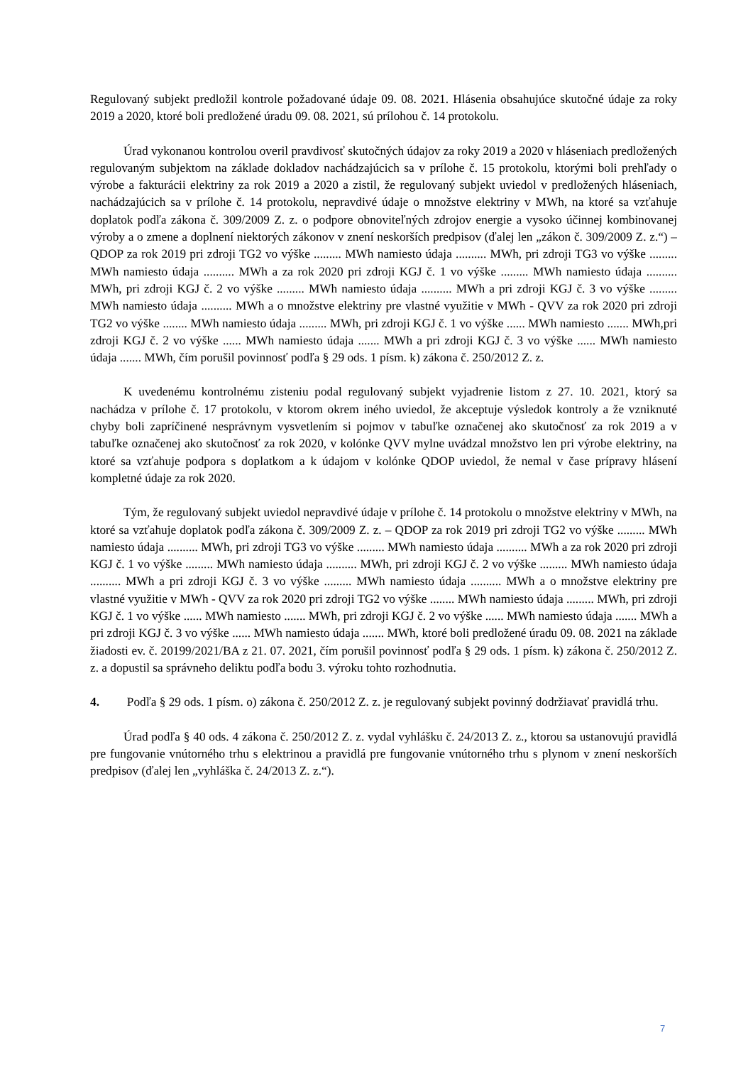Regulovaný subjekt predložil kontrole požadované údaje 09. 08. 2021. Hlásenia obsahujúce skutočné údaje za roky 2019 a 2020, ktoré boli predložené úradu 09. 08. 2021, sú prílohou č. 14 protokolu.
Úrad vykonanou kontrolou overil pravdivosť skutočných údajov za roky 2019 a 2020 v hláseniach predložených regulovaným subjektom na základe dokladov nachádzajúcich sa v prílohe č. 15 protokolu, ktorými boli prehľady o výrobe a fakturácii elektriny za rok 2019 a 2020 a zistil, že regulovaný subjekt uviedol v predložených hláseniach, nachádzajúcich sa v prílohe č. 14 protokolu, nepravdivé údaje o množstve elektriny v MWh, na ktoré sa vzťahuje doplatok podľa zákona č. 309/2009 Z. z. o podpore obnoviteľných zdrojov energie a vysoko účinnej kombinovanej výroby a o zmene a doplnení niektorých zákonov v znení neskorších predpisov (ďalej len „zákon č. 309/2009 Z. z.“) – QDOP za rok 2019 pri zdroji TG2 vo výške ......... MWh namiesto údaja .......... MWh, pri zdroji TG3 vo výške ......... MWh namiesto údaja .......... MWh a za rok 2020 pri zdroji KGJ č. 1 vo výške ......... MWh namiesto údaja .......... MWh, pri zdroji KGJ č. 2 vo výške ......... MWh namiesto údaja .......... MWh a pri zdroji KGJ č. 3 vo výške ......... MWh namiesto údaja .......... MWh a o množstve elektriny pre vlastné využitie v MWh - QVV za rok 2020 pri zdroji TG2 vo výške ........ MWh namiesto údaja ......... MWh, pri zdroji KGJ č. 1 vo výške ...... MWh namiesto ....... MWh,pri zdroji KGJ č. 2 vo výške ...... MWh namiesto údaja ....... MWh a pri zdroji KGJ č. 3 vo výške ...... MWh namiesto údaja ....... MWh, čím porušil povinnosť podľa § 29 ods. 1 písm. k) zákona č. 250/2012 Z. z.
K uvedenému kontrolnému zisteniu podal regulovaný subjekt vyjadrenie listom z 27. 10. 2021, ktorý sa nachádza v prílohe č. 17 protokolu, v ktorom okrem iného uviedol, že akceptuje výsledok kontroly a že vzniknuté chyby boli zapríčinené nesprávnym vysvetlením si pojmov v tabuľke označenej ako skutočnosť za rok 2019 a v tabuľke označenej ako skutočnosť za rok 2020, v kolónke QVV mylne uvádzal množstvo len pri výrobe elektriny, na ktoré sa vzťahuje podpora s doplatkom a k údajom v kolónke QDOP uviedol, že nemal v čase prípravy hlásení kompletné údaje za rok 2020.
Tým, že regulovaný subjekt uviedol nepravdivé údaje v prílohe č. 14 protokolu o množstve elektriny v MWh, na ktoré sa vzťahuje doplatok podľa zákona č. 309/2009 Z. z. – QDOP za rok 2019 pri zdroji TG2 vo výške ......... MWh namiesto údaja .......... MWh, pri zdroji TG3 vo výške ......... MWh namiesto údaja .......... MWh a za rok 2020 pri zdroji KGJ č. 1 vo výške ......... MWh namiesto údaja .......... MWh, pri zdroji KGJ č. 2 vo výške ......... MWh namiesto údaja .......... MWh a pri zdroji KGJ č. 3 vo výške ......... MWh namiesto údaja .......... MWh a o množstve elektriny pre vlastné využitie v MWh - QVV za rok 2020 pri zdroji TG2 vo výške ........ MWh namiesto údaja ......... MWh, pri zdroji KGJ č. 1 vo výške ...... MWh namiesto ....... MWh, pri zdroji KGJ č. 2 vo výške ...... MWh namiesto údaja ....... MWh a pri zdroji KGJ č. 3 vo výške ...... MWh namiesto údaja ....... MWh, ktoré boli predložené úradu 09. 08. 2021 na základe žiadosti ev. č. 20199/2021/BA z 21. 07. 2021, čím porušil povinnosť podľa § 29 ods. 1 písm. k) zákona č. 250/2012 Z. z. a dopustil sa správneho deliktu podľa bodu 3. výroku tohto rozhodnutia.
4. Podľa § 29 ods. 1 písm. o) zákona č. 250/2012 Z. z. je regulovaný subjekt povinný dodržiavať pravidlá trhu.
Úrad podľa § 40 ods. 4 zákona č. 250/2012 Z. z. vydal vyhlášku č. 24/2013 Z. z., ktorou sa ustanovujú pravidlá pre fungovanie vnútorného trhu s elektrinou a pravidlá pre fungovanie vnútorného trhu s plynom v znení neskorších predpisov (ďalej len „vyhláška č. 24/2013 Z. z.“).
7